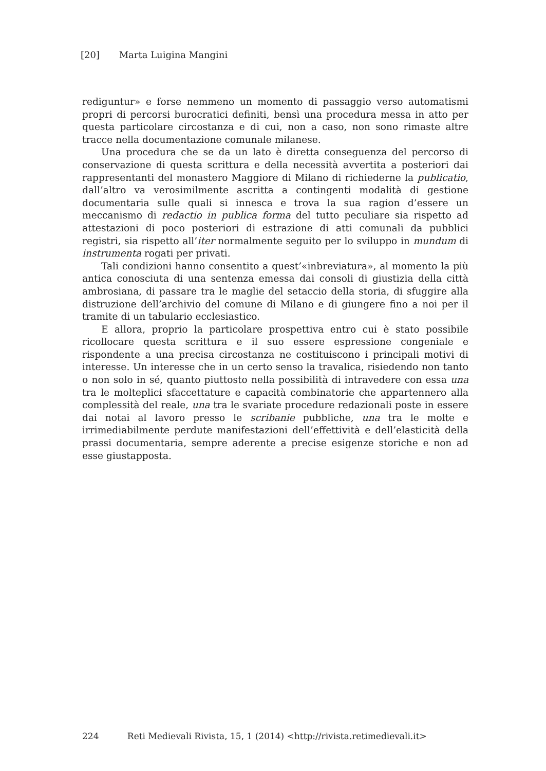[20] Marta Luigina Mangini
rediguntur» e forse nemmeno un momento di passaggio verso automatismi propri di percorsi burocratici definiti, bensì una procedura messa in atto per questa particolare circostanza e di cui, non a caso, non sono rimaste altre tracce nella documentazione comunale milanese.
Una procedura che se da un lato è diretta conseguenza del percorso di conservazione di questa scrittura e della necessità avvertita a posteriori dai rappresentanti del monastero Maggiore di Milano di richiederne la publicatio, dall’altro va verosimilmente ascritta a contingenti modalità di gestione documentaria sulle quali si innesca e trova la sua ragion d’essere un meccanismo di redactio in publica forma del tutto peculiare sia rispetto ad attestazioni di poco posteriori di estrazione di atti comunali da pubblici registri, sia rispetto all’iter normalmente seguito per lo sviluppo in mundum di instrumenta rogati per privati.
Tali condizioni hanno consentito a quest’«inbreviatura», al momento la più antica conosciuta di una sentenza emessa dai consoli di giustizia della città ambrosiana, di passare tra le maglie del setaccio della storia, di sfuggire alla distruzione dell’archivio del comune di Milano e di giungere fino a noi per il tramite di un tabulario ecclesiastico.
E allora, proprio la particolare prospettiva entro cui è stato possibile ricollocare questa scrittura e il suo essere espressione congeniale e rispondente a una precisa circostanza ne costituiscono i principali motivi di interesse. Un interesse che in un certo senso la travalica, risiedendo non tanto o non solo in sé, quanto piuttosto nella possibilità di intravedere con essa una tra le molteplici sfaccettature e capacità combinatorie che appartennero alla complessità del reale, una tra le svariate procedure redazionali poste in essere dai notai al lavoro presso le scribanie pubbliche, una tra le molte e irrimediabilmente perdute manifestazioni dell’effettività e dell’elasticità della prassi documentaria, sempre aderente a precise esigenze storiche e non ad esse giustapposta.
224 Reti Medievali Rivista, 15, 1 (2014) <http://rivista.retimedievali.it>